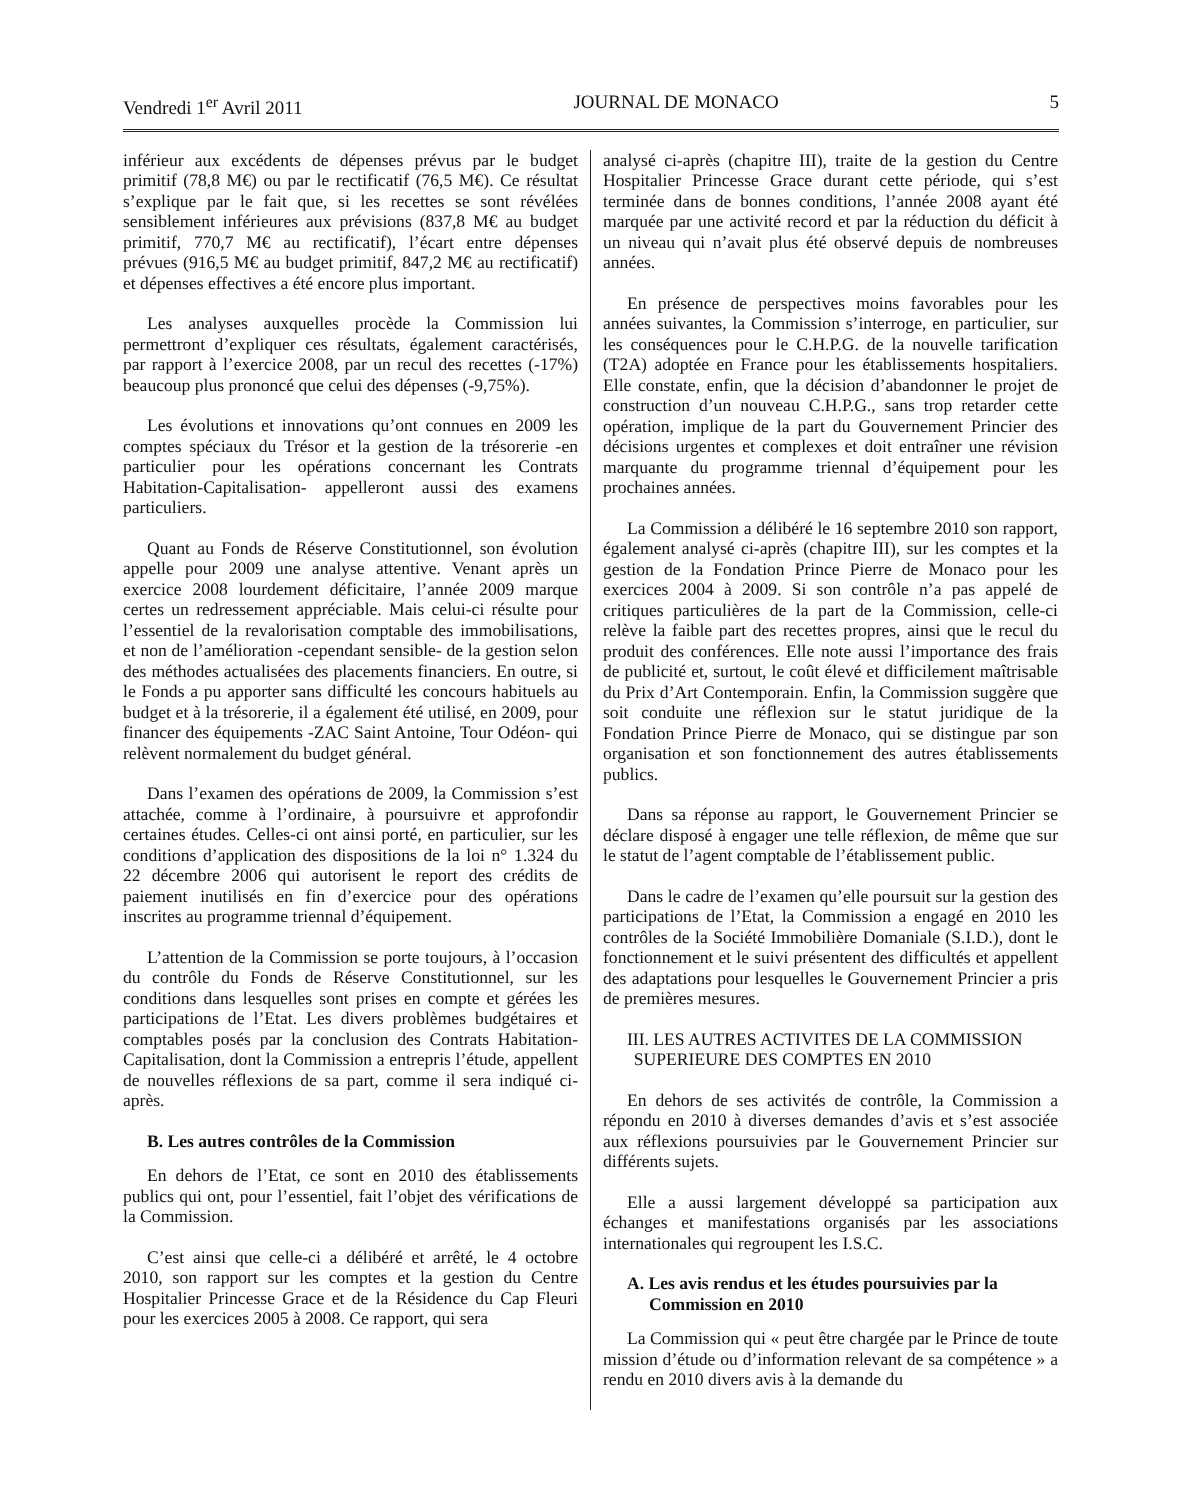Vendredi 1<sup>er</sup> Avril 2011 JOURNAL DE MONACO 5
inférieur aux excédents de dépenses prévus par le budget primitif (78,8 M€) ou par le rectificatif (76,5 M€). Ce résultat s’explique par le fait que, si les recettes se sont révélées sensiblement inférieures aux prévisions (837,8 M€ au budget primitif, 770,7 M€ au rectificatif), l’écart entre dépenses prévues (916,5 M€ au budget primitif, 847,2 M€ au rectificatif) et dépenses effectives a été encore plus important.
Les analyses auxquelles procède la Commission lui permettront d’expliquer ces résultats, également caractérisés, par rapport à l’exercice 2008, par un recul des recettes (-17%) beaucoup plus prononcé que celui des dépenses (-9,75%).
Les évolutions et innovations qu’ont connues en 2009 les comptes spéciaux du Trésor et la gestion de la trésorerie -en particulier pour les opérations concernant les Contrats Habitation-Capitalisation- appelleront aussi des examens particuliers.
Quant au Fonds de Réserve Constitutionnel, son évolution appelle pour 2009 une analyse attentive. Venant après un exercice 2008 lourdement déficitaire, l’année 2009 marque certes un redressement appréciable. Mais celui-ci résulte pour l’essentiel de la revalorisation comptable des immobilisations, et non de l’amélioration -cependant sensible- de la gestion selon des méthodes actualisées des placements financiers. En outre, si le Fonds a pu apporter sans difficulté les concours habituels au budget et à la trésorerie, il a également été utilisé, en 2009, pour financer des équipements -ZAC Saint Antoine, Tour Odéon- qui relèvent normalement du budget général.
Dans l’examen des opérations de 2009, la Commission s’est attachée, comme à l’ordinaire, à poursuivre et approfondir certaines études. Celles-ci ont ainsi porté, en particulier, sur les conditions d’application des dispositions de la loi n° 1.324 du 22 décembre 2006 qui autorisent le report des crédits de paiement inutilisés en fin d’exercice pour des opérations inscrites au programme triennal d’équipement.
L’attention de la Commission se porte toujours, à l’occasion du contrôle du Fonds de Réserve Constitutionnel, sur les conditions dans lesquelles sont prises en compte et gérées les participations de l’Etat. Les divers problèmes budgétaires et comptables posés par la conclusion des Contrats Habitation-Capitalisation, dont la Commission a entrepris l’étude, appellent de nouvelles réflexions de sa part, comme il sera indiqué ci-après.
B. Les autres contrôles de la Commission
En dehors de l’Etat, ce sont en 2010 des établissements publics qui ont, pour l’essentiel, fait l’objet des vérifications de la Commission.
C’est ainsi que celle-ci a délibéré et arrêté, le 4 octobre 2010, son rapport sur les comptes et la gestion du Centre Hospitalier Princesse Grace et de la Résidence du Cap Fleuri pour les exercices 2005 à 2008. Ce rapport, qui sera
analysé ci-après (chapitre III), traite de la gestion du Centre Hospitalier Princesse Grace durant cette période, qui s’est terminée dans de bonnes conditions, l’année 2008 ayant été marquée par une activité record et par la réduction du déficit à un niveau qui n’avait plus été observé depuis de nombreuses années.
En présence de perspectives moins favorables pour les années suivantes, la Commission s’interroge, en particulier, sur les conséquences pour le C.H.P.G. de la nouvelle tarification (T2A) adoptée en France pour les établissements hospitaliers. Elle constate, enfin, que la décision d’abandonner le projet de construction d’un nouveau C.H.P.G., sans trop retarder cette opération, implique de la part du Gouvernement Princier des décisions urgentes et complexes et doit entraîner une révision marquante du programme triennal d’équipement pour les prochaines années.
La Commission a délibéré le 16 septembre 2010 son rapport, également analysé ci-après (chapitre III), sur les comptes et la gestion de la Fondation Prince Pierre de Monaco pour les exercices 2004 à 2009. Si son contrôle n’a pas appelé de critiques particulières de la part de la Commission, celle-ci relève la faible part des recettes propres, ainsi que le recul du produit des conférences. Elle note aussi l’importance des frais de publicité et, surtout, le coût élevé et difficilement maîtrisable du Prix d’Art Contemporain. Enfin, la Commission suggère que soit conduite une réflexion sur le statut juridique de la Fondation Prince Pierre de Monaco, qui se distingue par son organisation et son fonctionnement des autres établissements publics.
Dans sa réponse au rapport, le Gouvernement Princier se déclare disposé à engager une telle réflexion, de même que sur le statut de l’agent comptable de l’établissement public.
Dans le cadre de l’examen qu’elle poursuit sur la gestion des participations de l’Etat, la Commission a engagé en 2010 les contrôles de la Société Immobilière Domaniale (S.I.D.), dont le fonctionnement et le suivi présentent des difficultés et appellent des adaptations pour lesquelles le Gouvernement Princier a pris de premières mesures.
III. LES AUTRES ACTIVITES DE LA COMMISSION
SUPERIEURE DES COMPTES EN 2010
En dehors de ses activités de contrôle, la Commission a répondu en 2010 à diverses demandes d’avis et s’est associée aux réflexions poursuivies par le Gouvernement Princier sur différents sujets.
Elle a aussi largement développé sa participation aux échanges et manifestations organisés par les associations internationales qui regroupent les I.S.C.
A. Les avis rendus et les études poursuivies par la
Commission en 2010
La Commission qui « peut être chargée par le Prince de toute mission d’étude ou d’information relevant de sa compétence » a rendu en 2010 divers avis à la demande du